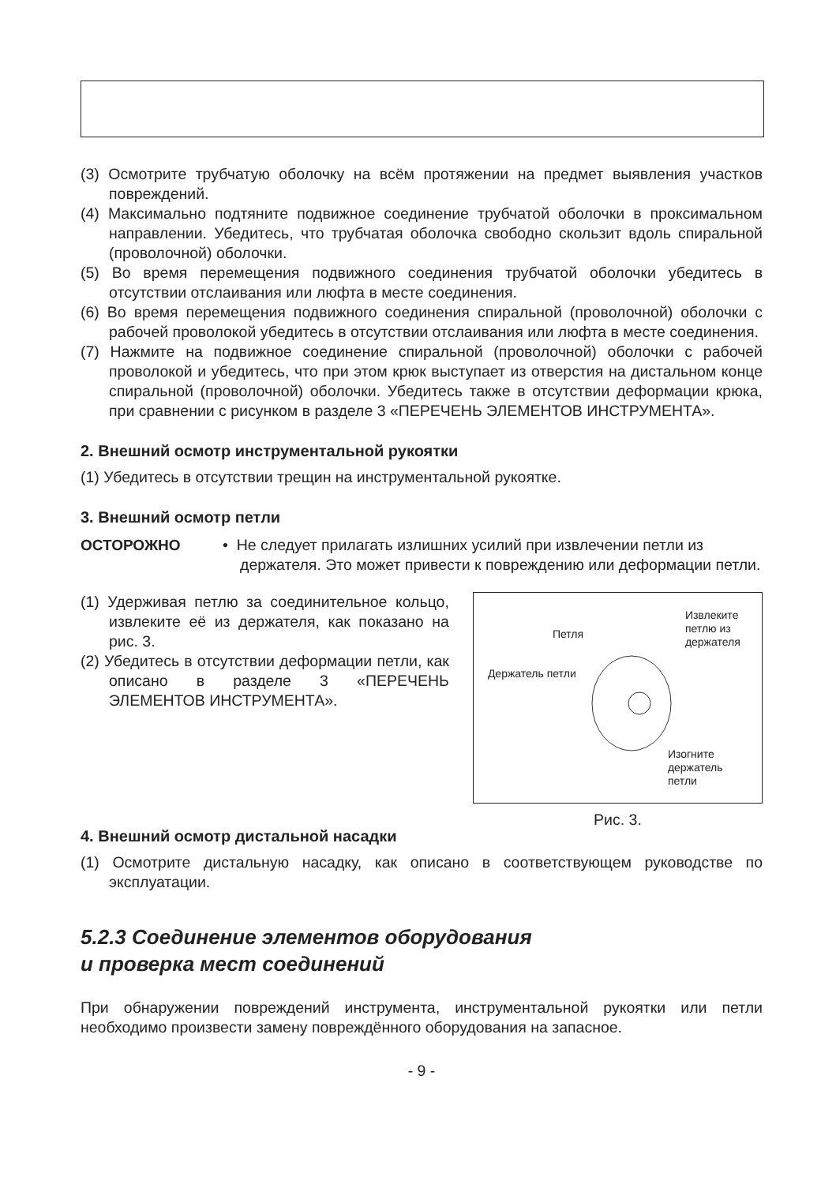(3) Осмотрите трубчатую оболочку на всём протяжении на предмет выявления участков повреждений.
(4) Максимально подтяните подвижное соединение трубчатой оболочки в проксимальном направлении. Убедитесь, что трубчатая оболочка свободно скользит вдоль спиральной (проволочной) оболочки.
(5) Во время перемещения подвижного соединения трубчатой оболочки убедитесь в отсутствии отслаивания или люфта в месте соединения.
(6) Во время перемещения подвижного соединения спиральной (проволочной) оболочки с рабочей проволокой убедитесь в отсутствии отслаивания или люфта в месте соединения.
(7) Нажмите на подвижное соединение спиральной (проволочной) оболочки с рабочей проволокой и убедитесь, что при этом крюк выступает из отверстия на дистальном конце спиральной (проволочной) оболочки. Убедитесь также в отсутствии деформации крюка, при сравнении с рисунком в разделе 3 «ПЕРЕЧЕНЬ ЭЛЕМЕНТОВ ИНСТРУМЕНТА».
2. Внешний осмотр инструментальной рукоятки
(1) Убедитесь в отсутствии трещин на инструментальной рукоятке.
3. Внешний осмотр петли
ОСТОРОЖНО • Не следует прилагать излишних усилий при извлечении петли из держателя. Это может привести к повреждению или деформации петли.
(1) Удерживая петлю за соединительное кольцо, извлеките её из держателя, как показано на рис. 3.
(2) Убедитесь в отсутствии деформации петли, как описано в разделе 3 «ПЕРЕЧЕНЬ ЭЛЕМЕНТОВ ИНСТРУМЕНТА».
Петля
Извлеките
петлю из
держателя
Держатель петли
Изогните
держатель
петли
Рис. 3.
4. Внешний осмотр дистальной насадки
(1) Осмотрите дистальную насадку, как описано в соответствующем руководстве по эксплуатации.
5.2.3 Соединение элементов оборудования
и проверка мест соединений
При обнаружении повреждений инструмента, инструментальной рукоятки или петли необходимо произвести замену повреждённого оборудования на запасное.
- 9 -